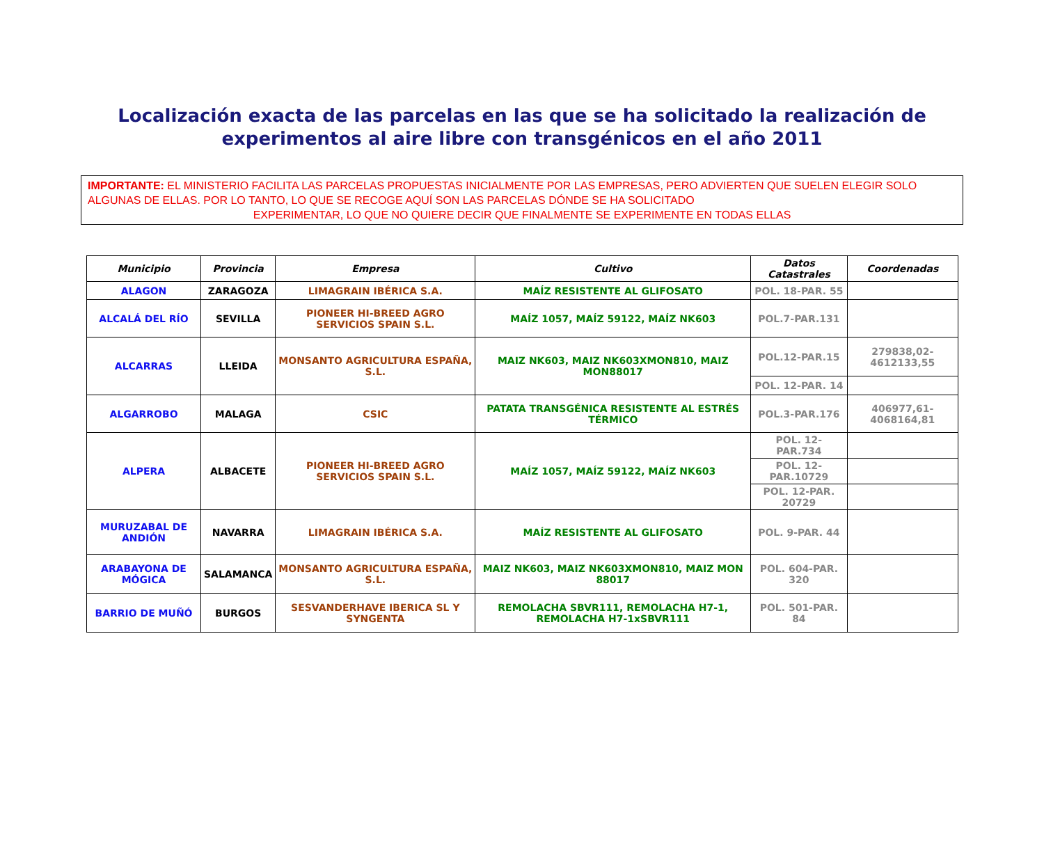Localización exacta de las parcelas en las que se ha solicitado la realización de experimentos al aire libre con transgénicos en el año 2011
IMPORTANTE: EL MINISTERIO FACILITA LAS PARCELAS PROPUESTAS INICIALMENTE POR LAS EMPRESAS, PERO ADVIERTEN QUE SUELEN ELEGIR SOLO ALGUNAS DE ELLAS. POR LO TANTO, LO QUE SE RECOGE AQUÍ SON LAS PARCELAS DÓNDE SE HA SOLICITADO
EXPERIMENTAR, LO QUE NO QUIERE DECIR QUE FINALMENTE SE EXPERIMENTE EN TODAS ELLAS
| Municipio | Provincia | Empresa | Cultivo | Datos Catastrales | Coordenadas |
| --- | --- | --- | --- | --- | --- |
| ALAGON | ZARAGOZA | LIMAGRAIN IBÉRICA S.A. | MAÍZ RESISTENTE AL GLIFOSATO | POL. 18-PAR. 55 | |
| ALCALÁ DEL RÍO | SEVILLA | PIONEER HI-BREED AGRO SERVICIOS SPAIN S.L. | MAÍZ 1057, MAÍZ 59122, MAÍZ NK603 | POL.7-PAR.131 | |
| ALCARRAS | LLEIDA | MONSANTO AGRICULTURA ESPAÑA, S.L. | MAIZ NK603, MAIZ NK603XMON810, MAIZ MON88017 | POL.12-PAR.15 | 279838,02-4612133,55 |
| | | | | POL. 12-PAR. 14 | |
| ALGARROBO | MALAGA | CSIC | PATATA TRANSGÉNICA RESISTENTE AL ESTRÉS TÉRMICO | POL.3-PAR.176 | 406977,61-4068164,81 |
| ALPERA | ALBACETE | PIONEER HI-BREED AGRO SERVICIOS SPAIN S.L. | MAÍZ 1057, MAÍZ 59122, MAÍZ NK603 | POL. 12-PAR.734 | |
| | | | | POL. 12-PAR.10729 | |
| | | | | POL. 12-PAR. 20729 | |
| MURUZABAL DE ANDIÓN | NAVARRA | LIMAGRAIN IBÉRICA S.A. | MAÍZ RESISTENTE AL GLIFOSATO | POL. 9-PAR. 44 | |
| ARABAYONA DE MÓGICA | SALAMANCA | MONSANTO AGRICULTURA ESPAÑA, S.L. | MAIZ NK603, MAIZ NK603XMON810, MAIZ MON 88017 | POL. 604-PAR. 320 | |
| BARRIO DE MUÑÓ | BURGOS | SESVANDERHAVE IBERICA SL Y SYNGENTA | REMOLACHA SBVR111, REMOLACHA H7-1, REMOLACHA H7-1xSBVR111 | POL. 501-PAR. 84 | |